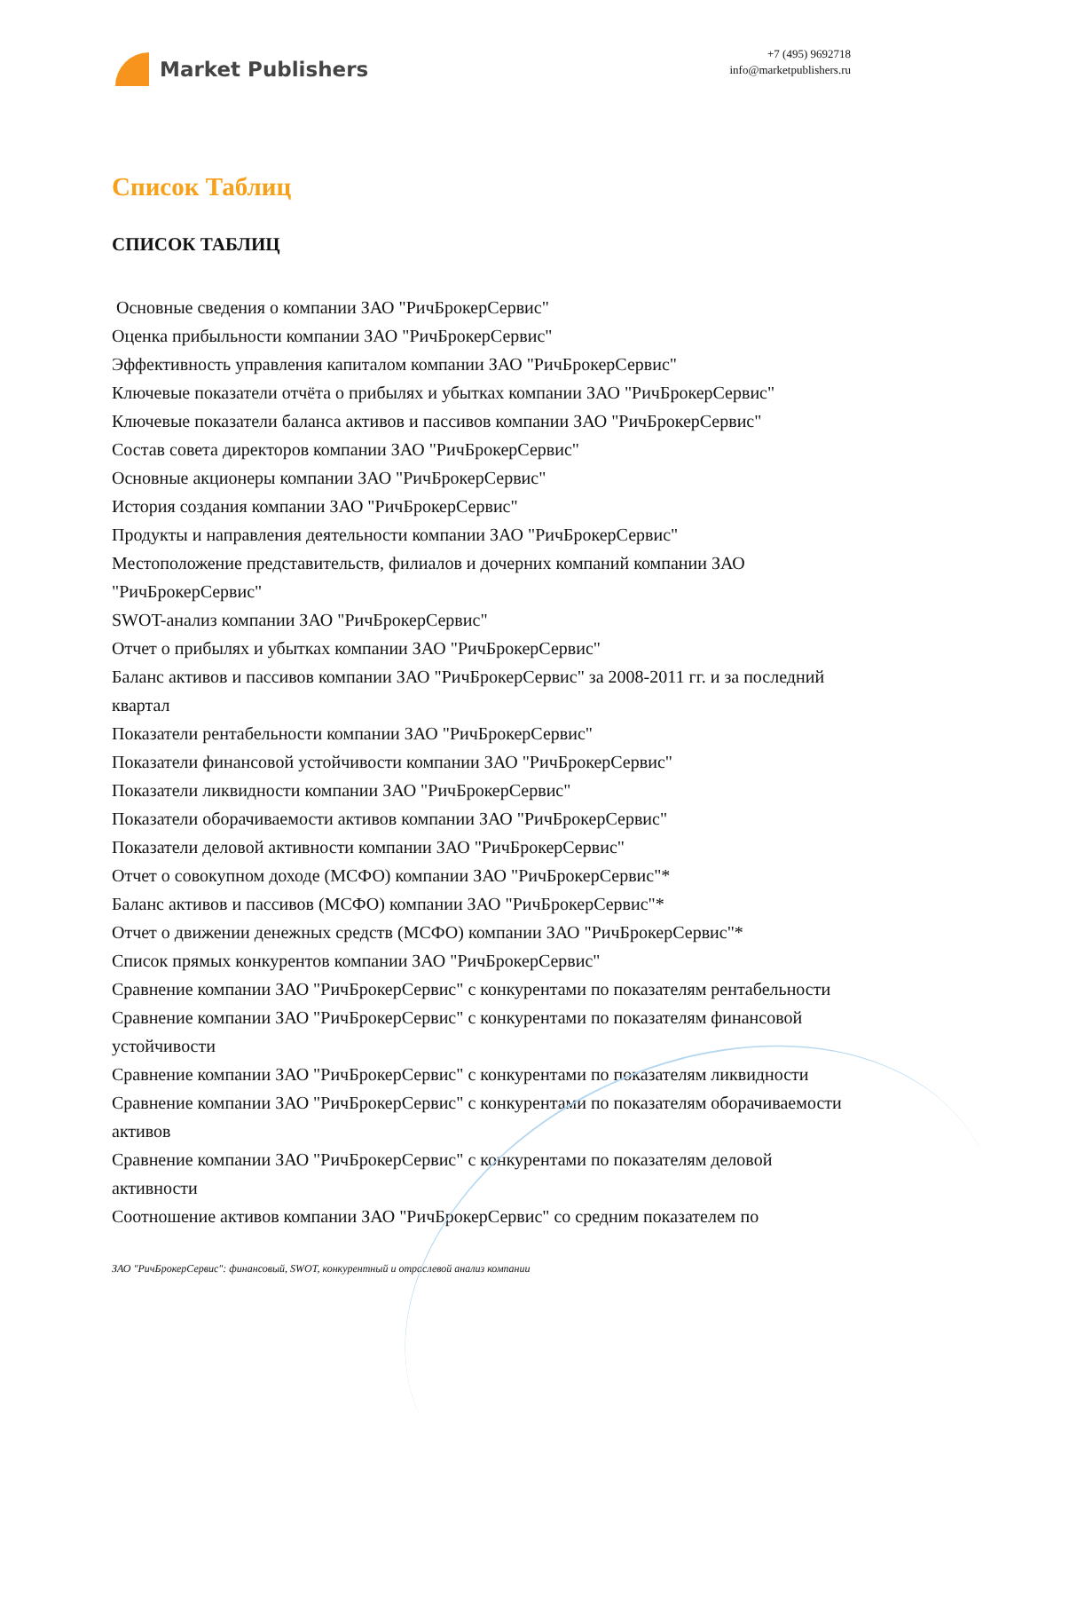Market Publishers
+7 (495) 9692718
info@marketpublishers.ru
Список Таблиц
СПИСОК ТАБЛИЦ
Основные сведения о компании ЗАО "РичБрокерСервис"
Оценка прибыльности компании ЗАО "РичБрокерСервис"
Эффективность управления капиталом компании ЗАО "РичБрокерСервис"
Ключевые показатели отчёта о прибылях и убытках компании ЗАО "РичБрокерСервис"
Ключевые показатели баланса активов и пассивов компании ЗАО "РичБрокерСервис"
Состав совета директоров компании ЗАО "РичБрокерСервис"
Основные акционеры компании ЗАО "РичБрокерСервис"
История создания компании ЗАО "РичБрокерСервис"
Продукты и направления деятельности компании ЗАО "РичБрокерСервис"
Местоположение представительств, филиалов и дочерних компаний компании ЗАО "РичБрокерСервис"
SWOT-анализ компании ЗАО "РичБрокерСервис"
Отчет о прибылях и убытках компании ЗАО "РичБрокерСервис"
Баланс активов и пассивов компании ЗАО "РичБрокерСервис" за 2008-2011 гг. и за последний квартал
Показатели рентабельности компании ЗАО "РичБрокерСервис"
Показатели финансовой устойчивости компании ЗАО "РичБрокерСервис"
Показатели ликвидности компании ЗАО "РичБрокерСервис"
Показатели оборачиваемости активов компании ЗАО "РичБрокерСервис"
Показатели деловой активности компании ЗАО "РичБрокерСервис"
Отчет о совокупном доходе (МСФО) компании ЗАО "РичБрокерСервис"*
Баланс активов и пассивов (МСФО) компании ЗАО "РичБрокерСервис"*
Отчет о движении денежных средств (МСФО) компании ЗАО "РичБрокерСервис"*
Список прямых конкурентов компании ЗАО "РичБрокерСервис"
Сравнение компании ЗАО "РичБрокерСервис" с конкурентами по показателям рентабельности
Сравнение компании ЗАО "РичБрокерСервис" с конкурентами по показателям финансовой устойчивости
Сравнение компании ЗАО "РичБрокерСервис" с конкурентами по показателям ликвидности
Сравнение компании ЗАО "РичБрокерСервис" с конкурентами по показателям оборачиваемости активов
Сравнение компании ЗАО "РичБрокерСервис" с конкурентами по показателям деловой активности
Соотношение активов компании ЗАО "РичБрокерСервис" со средним показателем по
ЗАО "РичБрокерСервис": финансовый, SWOT, конкурентный и отраслевой анализ компании